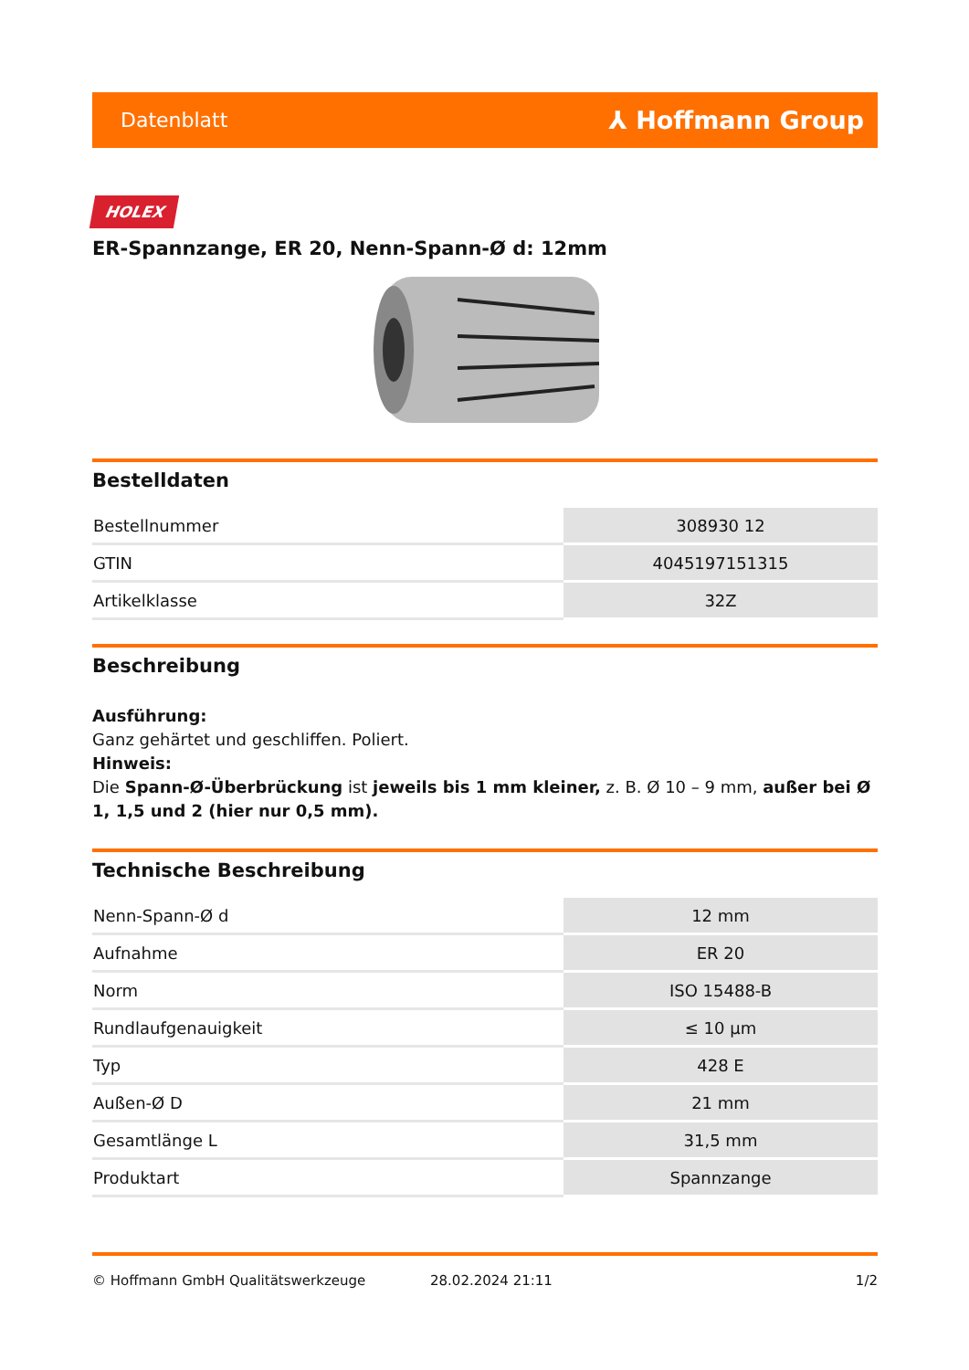Datenblatt ⅄ Hoffmann Group
HOLEX
ER-Spannzange, ER 20, Nenn-Spann-Ø d: 12mm
Bestelldaten
| Bestellnummer | 308930 12 |
| GTIN | 4045197151315 |
| Artikelklasse | 32Z |
Beschreibung
Ausführung:
Ganz gehärtet und geschliffen. Poliert.
Hinweis:
Die Spann-Ø-Überbrückung ist jeweils bis 1 mm kleiner, z. B. Ø 10 – 9 mm, außer bei Ø 1, 1,5 und 2 (hier nur 0,5 mm).
Technische Beschreibung
| Nenn-Spann-Ø d | 12 mm |
| Aufnahme | ER 20 |
| Norm | ISO 15488-B |
| Rundlaufgenauigkeit | ≤ 10 µm |
| Typ | 428 E |
| Außen-Ø D | 21 mm |
| Gesamtlänge L | 31,5 mm |
| Produktart | Spannzange |
© Hoffmann GmbH Qualitätswerkzeuge 28.02.2024 21:11 1/2